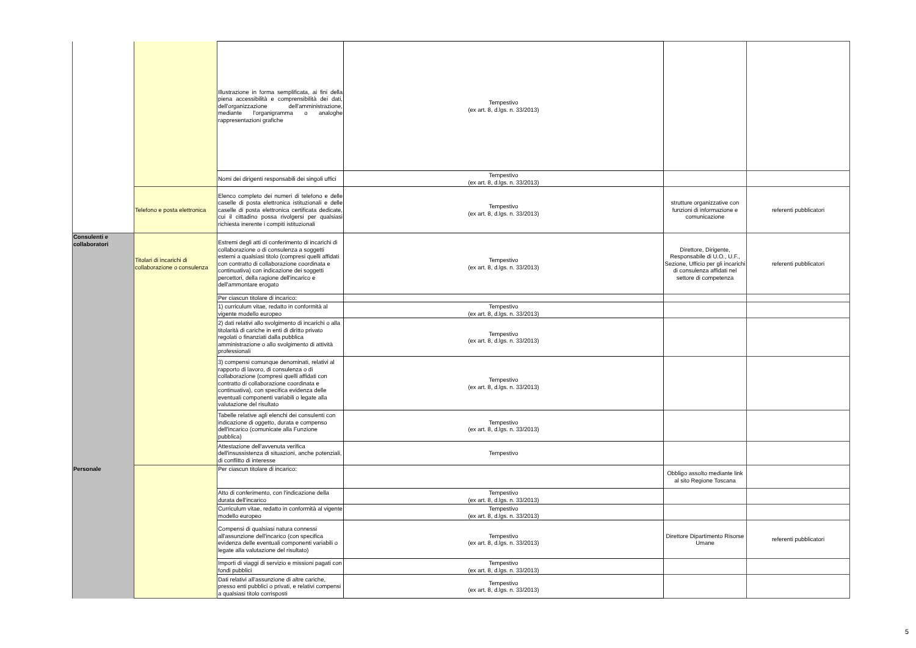| | | Illustrazione in forma semplificata, ai fini della piena accessibilità e comprensibilità dei dati, dell'organizzazione dell'amministrazione, mediante l'organigramma o analoghe rappresentazioni grafiche | Tempestivo (ex art. 8, d.lgs. n. 33/2013) | | |
| | | Nomi dei dirigenti responsabili dei singoli uffici | Tempestivo (ex art. 8, d.lgs. n. 33/2013) | | |
| | Telefono e posta elettronica | Elenco completo dei numeri di telefono e delle caselle di posta elettronica istituzionali e delle caselle di posta elettronica certificata dedicate, cui il cittadino possa rivolgersi per qualsiasi richiesta inerente i compiti istituzionali | Tempestivo (ex art. 8, d.lgs. n. 33/2013) | strutture organizzative con funzioni di informazione e comunicazione | referenti pubblicatori |
| Consulenti e collaboratori | Titolari di incarichi di collaborazione o consulenza | Estremi degli atti di conferimento di incarichi di collaborazione o di consulenza a soggetti esterni a qualsiasi titolo (compresi quelli affidati con contratto di collaborazione coordinata e continuativa) con indicazione dei soggetti percettori, della ragione dell'incarico e dell'ammontare erogato | Tempestivo (ex art. 8, d.lgs. n. 33/2013) | Direttore, Dirigente, Responsabile di U.O., U.F., Sezione, Ufficio per gli incarichi di consulenza affidati nel settore di competenza | referenti pubblicatori |
| | | Per ciascun titolare di incarico: | | | |
| | | 1) curriculum vitae, redatto in conformità al vigente modello europeo | Tempestivo (ex art. 8, d.lgs. n. 33/2013) | | |
| | | 2) dati relativi allo svolgimento di incarichi o alla titolarità di cariche in enti di diritto privato regolati o finanziati dalla pubblica amministrazione o allo svolgimento di attività professionali | Tempestivo (ex art. 8, d.lgs. n. 33/2013) | | |
| | | 3) compensi comunque denominati, relativi al rapporto di lavoro, di consulenza o di collaborazione (compresi quelli affidati con contratto di collaborazione coordinata e continuativa), con specifica evidenza delle eventuali componenti variabili o legate alla valutazione del risultato | Tempestivo (ex art. 8, d.lgs. n. 33/2013) | | |
| | | Tabelle relative agli elenchi dei consulenti con indicazione di oggetto, durata e compenso dell'incarico (comunicate alla Funzione pubblica) | Tempestivo (ex art. 8, d.lgs. n. 33/2013) | | |
| | | Attestazione dell'avvenuta verifica dell'insussistenza di situazioni, anche potenziali, di conflitto di interesse | Tempestivo | | |
| Personale | | Per ciascun titolare di incarico: | | Obbligo assolto mediante link al sito Regione Toscana | |
| | | Atto di conferimento, con l'indicazione della durata dell'incarico | Tempestivo (ex art. 8, d.lgs. n. 33/2013) | | |
| | | Curriculum vitae, redatto in conformità al vigente modello europeo | Tempestivo (ex art. 8, d.lgs. n. 33/2013) | | |
| | | Compensi di qualsiasi natura connessi all'assunzione dell'incarico (con specifica evidenza delle eventuali componenti variabili o legate alla valutazione del risultato) | Tempestivo (ex art. 8, d.lgs. n. 33/2013) | Direttore Dipartimento Risorse Umane | referenti pubblicatori |
| | | Importi di viaggi di servizio e missioni pagati con fondi pubblici | Tempestivo (ex art. 8, d.lgs. n. 33/2013) | | |
| | | Dati relativi all'assunzione di altre cariche, presso enti pubblici o privati, e relativi compensi a qualsiasi titolo corrisposti | Tempestivo (ex art. 8, d.lgs. n. 33/2013) | | |
5